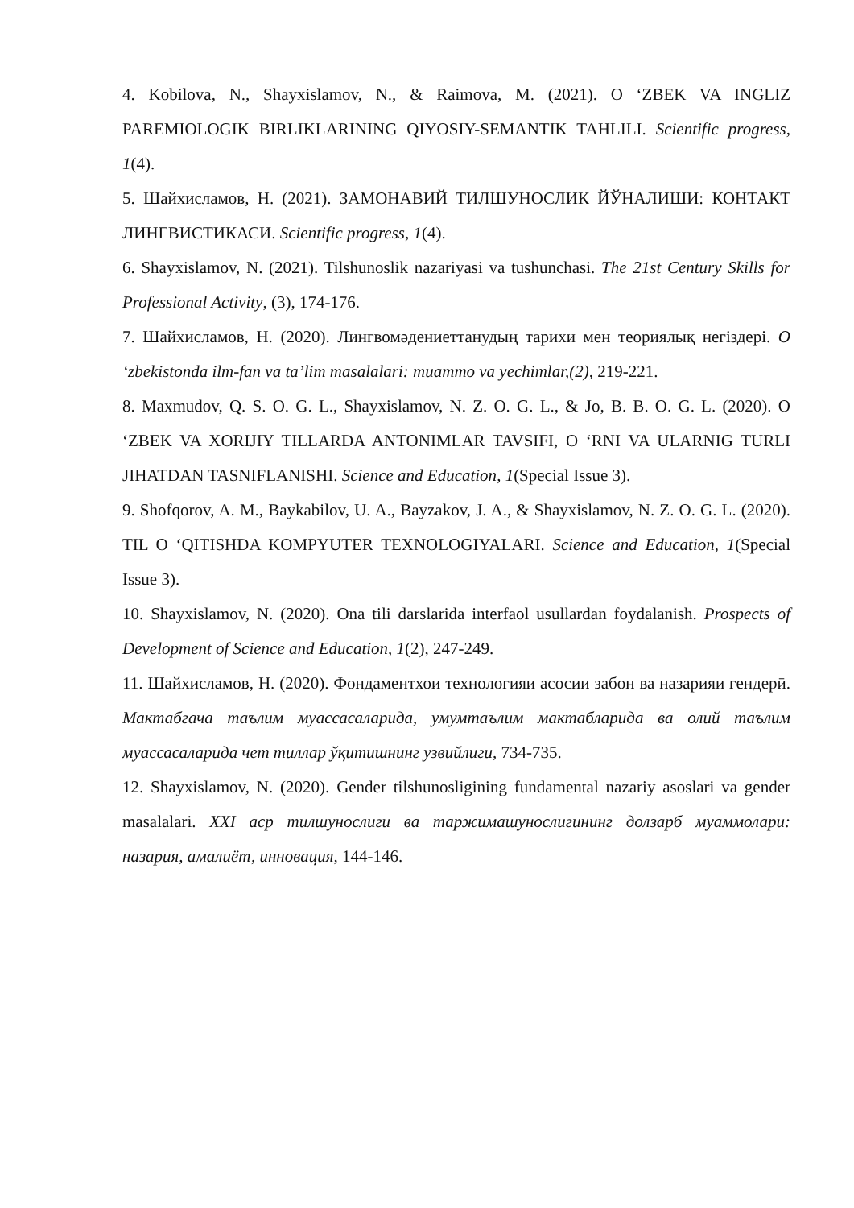4. Kobilova, N., Shayxislamov, N., & Raimova, M. (2021). O ‘ZBEK VA INGLIZ PAREMIOLOGIK BIRLIKLARINING QIYOSIY-SEMANTIK TAHLILI. Scientific progress, 1(4).
5. Шайхисламов, Н. (2021). ЗАМОНАВИЙ ТИЛШУНОСЛИК ЙЎНАЛИШИ: КОНТАКТ ЛИНГВИСТИКАСИ. Scientific progress, 1(4).
6. Shayxislamov, N. (2021). Tilshunoslik nazariyasi va tushunchasi. The 21st Century Skills for Professional Activity, (3), 174-176.
7. Шайхисламов, Н. (2020). Лингвомәдениеттанудың тарихи мен теориялық негіздері. O ‘zbekistonda ilm-fan va ta’lim masalalari: muammo va yechimlar,(2), 219-221.
8. Maxmudov, Q. S. O. G. L., Shayxislamov, N. Z. O. G. L., & Jo, B. B. O. G. L. (2020). O ‘ZBEK VA XORIJIY TILLARDA ANTONIMLAR TAVSIFI, O ‘RNI VA ULARNIG TURLI JIHATDAN TASNIFLANISHI. Science and Education, 1(Special Issue 3).
9. Shofqorov, A. M., Baykabilov, U. A., Bayzakov, J. A., & Shayxislamov, N. Z. O. G. L. (2020). TIL O ‘QITISHDA KOMPYUTER TEXNOLOGIYALARI. Science and Education, 1(Special Issue 3).
10. Shayxislamov, N. (2020). Ona tili darslarida interfaol usullardan foydalanish. Prospects of Development of Science and Education, 1(2), 247-249.
11. Шайхисламов, Н. (2020). Фондаментхои технологияи асосии забон ва назарияи гендерӣ. Мактабгача таълим муассасаларида, умумтаълим мактабларида ва олий таълим муассасаларида чет тиллар ўқитишнинг узвийлиги, 734-735.
12. Shayxislamov, N. (2020). Gender tilshunosligining fundamental nazariy asoslari va gender masalalari. XXI аср тилшунослиги ва таржимашунослигининг долзарб муаммолари: назария, амалиёт, инновация, 144-146.